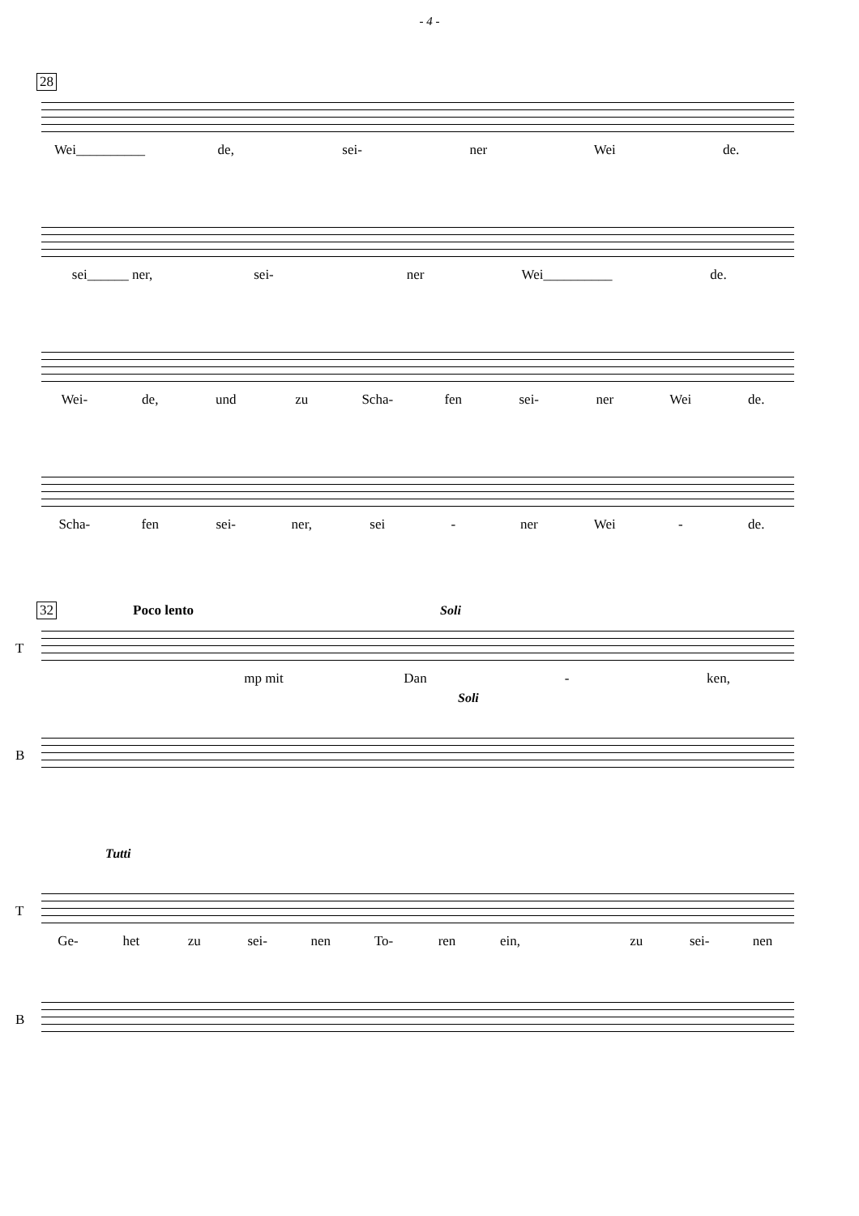- 4 -
28
Wei__________ de, sei- ner Wei de.
sei______ ner, sei- ner Wei__________ de.
Wei- de, und zu Scha- fen sei- ner Wei de.
Scha- fen sei- ner, sei - ner Wei - de.
32
Poco lento Soli
T
mp mit Dan - ken,
Soli
B
Tutti
T
Ge- het zu sei- nen To- ren ein, zu sei- nen
B